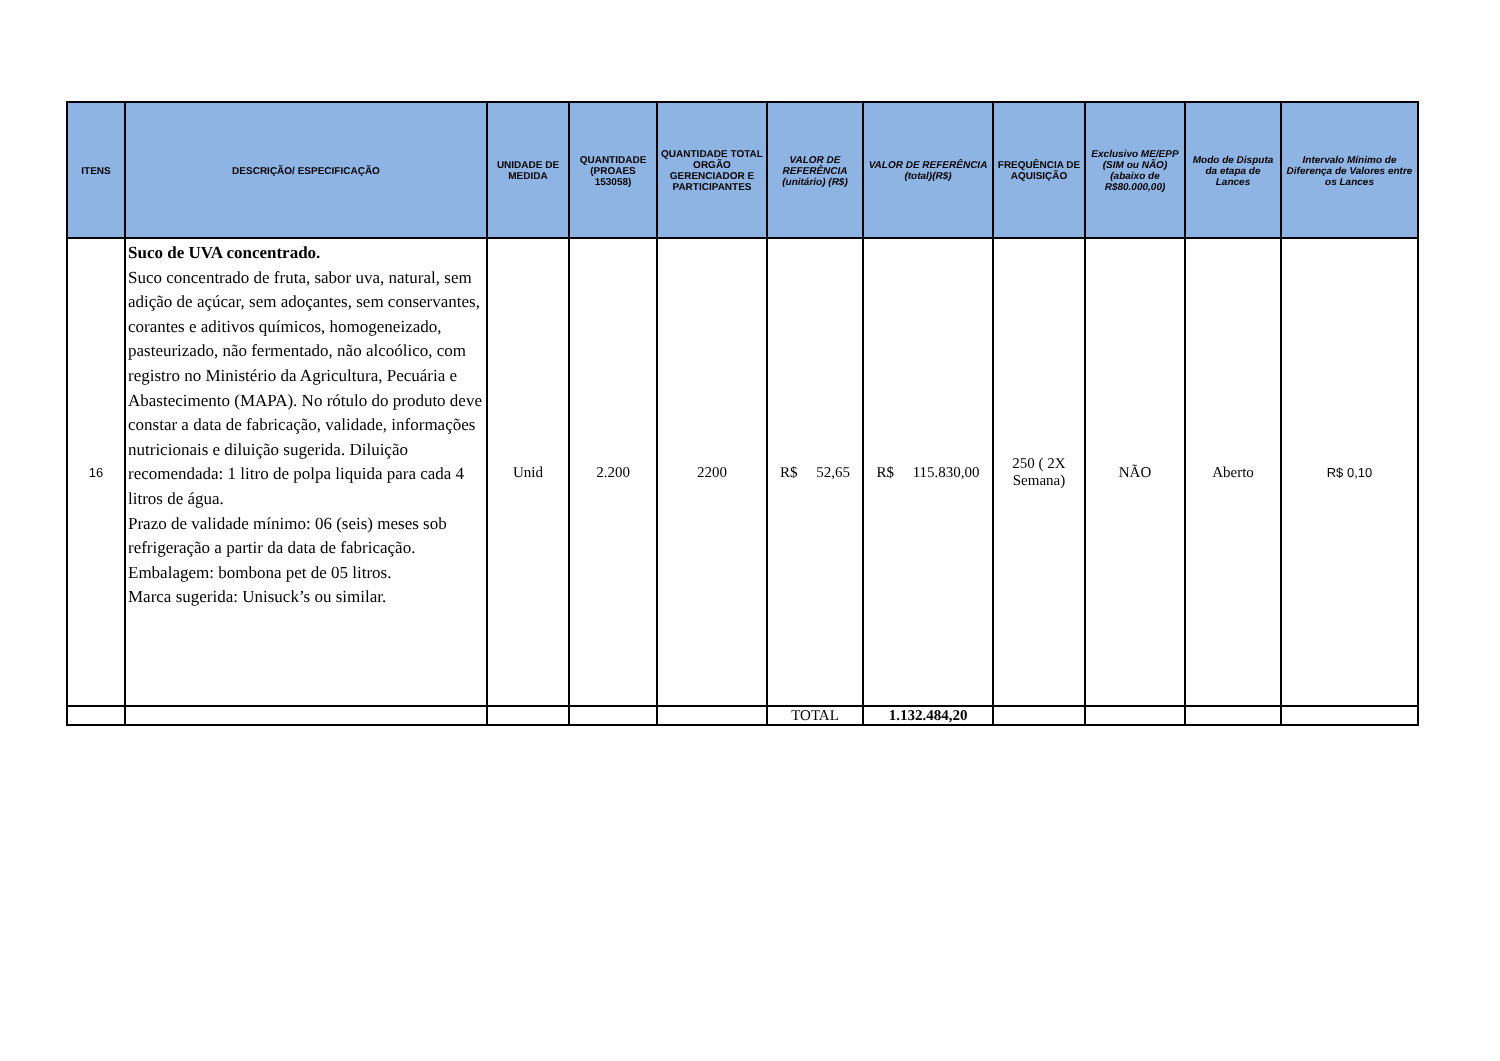| ITENS | DESCRIÇÃO/ ESPECIFICAÇÃO | UNIDADE DE MEDIDA | QUANTIDADE (PROAES 153058) | QUANTIDADE TOTAL ORGÃO GERENCIADOR E PARTICIPANTES | VALOR DE REFERÊNCIA (unitário) (R$) | VALOR DE REFERÊNCIA (total)(R$) | FREQUÊNCIA DE AQUISIÇÃO | Exclusivo ME/EPP (SIM ou NÃO) (abaixo de R$80.000,00) | Modo de Disputa da etapa de Lances | Intervalo Mínimo de Diferença de Valores entre os Lances |
| --- | --- | --- | --- | --- | --- | --- | --- | --- | --- | --- |
| 16 | Suco de UVA concentrado. Suco concentrado de fruta, sabor uva, natural, sem adição de açúcar, sem adoçantes, sem conservantes, corantes e aditivos químicos, homogeneizado, pasteurizado, não fermentado, não alcoólico, com registro no Ministério da Agricultura, Pecuária e Abastecimento (MAPA). No rótulo do produto deve constar a data de fabricação, validade, informações nutricionais e diluição sugerida. Diluição recomendada: 1 litro de polpa liquida para cada 4 litros de água. Prazo de validade mínimo: 06 (seis) meses sob refrigeração a partir da data de fabricação. Embalagem: bombona pet de 05 litros. Marca sugerida: Unisuck’s ou similar. | Unid | 2.200 | 2200 | R$ 52,65 | R$ 115.830,00 | 250 ( 2X Semana) | NÃO | Aberto | R$ 0,10 |
| | | | | | TOTAL | 1.132.484,20 | | | | |